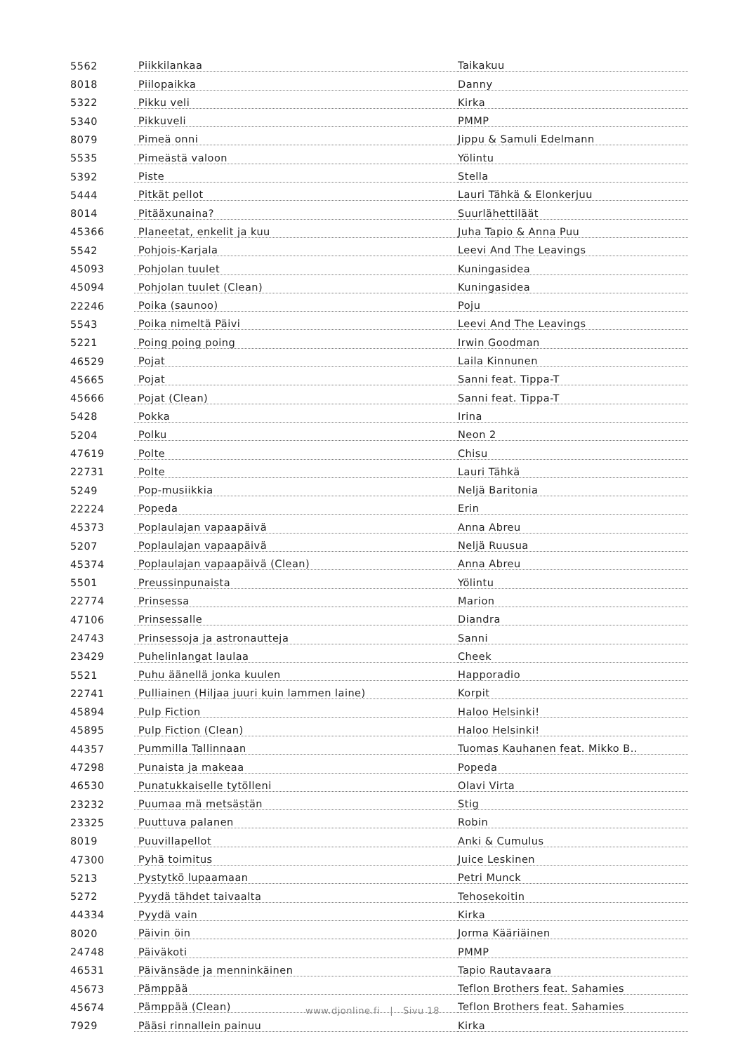| 5562 | Piikkilankaa | Taikakuu |
| 8018 | Piilopaikka | Danny |
| 5322 | Pikku veli | Kirka |
| 5340 | Pikkuveli | PMMP |
| 8079 | Pimeä onni | Jippu & Samuli Edelmann |
| 5535 | Pimeästä valoon | Yölintu |
| 5392 | Piste | Stella |
| 5444 | Pitkät pellot | Lauri Tähkä & Elonkerjuu |
| 8014 | Pitääxunaina? | Suurlähettiläät |
| 45366 | Planeetat, enkelit ja kuu | Juha Tapio & Anna Puu |
| 5542 | Pohjois-Karjala | Leevi And The Leavings |
| 45093 | Pohjolan tuulet | Kuningasidea |
| 45094 | Pohjolan tuulet (Clean) | Kuningasidea |
| 22246 | Poika (saunoo) | Poju |
| 5543 | Poika nimeltä Päivi | Leevi And The Leavings |
| 5221 | Poing poing poing | Irwin Goodman |
| 46529 | Pojat | Laila Kinnunen |
| 45665 | Pojat | Sanni feat. Tippa-T |
| 45666 | Pojat (Clean) | Sanni feat. Tippa-T |
| 5428 | Pokka | Irina |
| 5204 | Polku | Neon 2 |
| 47619 | Polte | Chisu |
| 22731 | Polte | Lauri Tähkä |
| 5249 | Pop-musiikkia | Neljä Baritonia |
| 22224 | Popeda | Erin |
| 45373 | Poplaulajan vapaapäivä | Anna Abreu |
| 5207 | Poplaulajan vapaapäivä | Neljä Ruusua |
| 45374 | Poplaulajan vapaapäivä (Clean) | Anna Abreu |
| 5501 | Preussinpunaista | Yölintu |
| 22774 | Prinsessa | Marion |
| 47106 | Prinsessalle | Diandra |
| 24743 | Prinsessoja ja astronautteja | Sanni |
| 23429 | Puhelinlangat laulaa | Cheek |
| 5521 | Puhu äänellä jonka kuulen | Happoradio |
| 22741 | Pulliainen (Hiljaa juuri kuin lammen laine) | Korpit |
| 45894 | Pulp Fiction | Haloo Helsinki! |
| 45895 | Pulp Fiction (Clean) | Haloo Helsinki! |
| 44357 | Pummilla Tallinnaan | Tuomas Kauhanen feat. Mikko B.. |
| 47298 | Punaista ja makeaa | Popeda |
| 46530 | Punatukkaiselle tytölleni | Olavi Virta |
| 23232 | Puumaa mä metsästän | Stig |
| 23325 | Puuttuva palanen | Robin |
| 8019 | Puuvillapellot | Anki & Cumulus |
| 47300 | Pyhä toimitus | Juice Leskinen |
| 5213 | Pystytkö lupaamaan | Petri Munck |
| 5272 | Pyydä tähdet taivaalta | Tehosekoitin |
| 44334 | Pyydä vain | Kirka |
| 8020 | Päivin öin | Jorma Kääriäinen |
| 24748 | Päiväkoti | PMMP |
| 46531 | Päivänsäde ja menninkäinen | Tapio Rautavaara |
| 45673 | Pämppää | Teflon Brothers feat. Sahamies |
| 45674 | Pämppää (Clean) | Teflon Brothers feat. Sahamies |
| 7929 | Pääsi rinnallein painuu | Kirka |
www.djonline.fi | Sivu 18